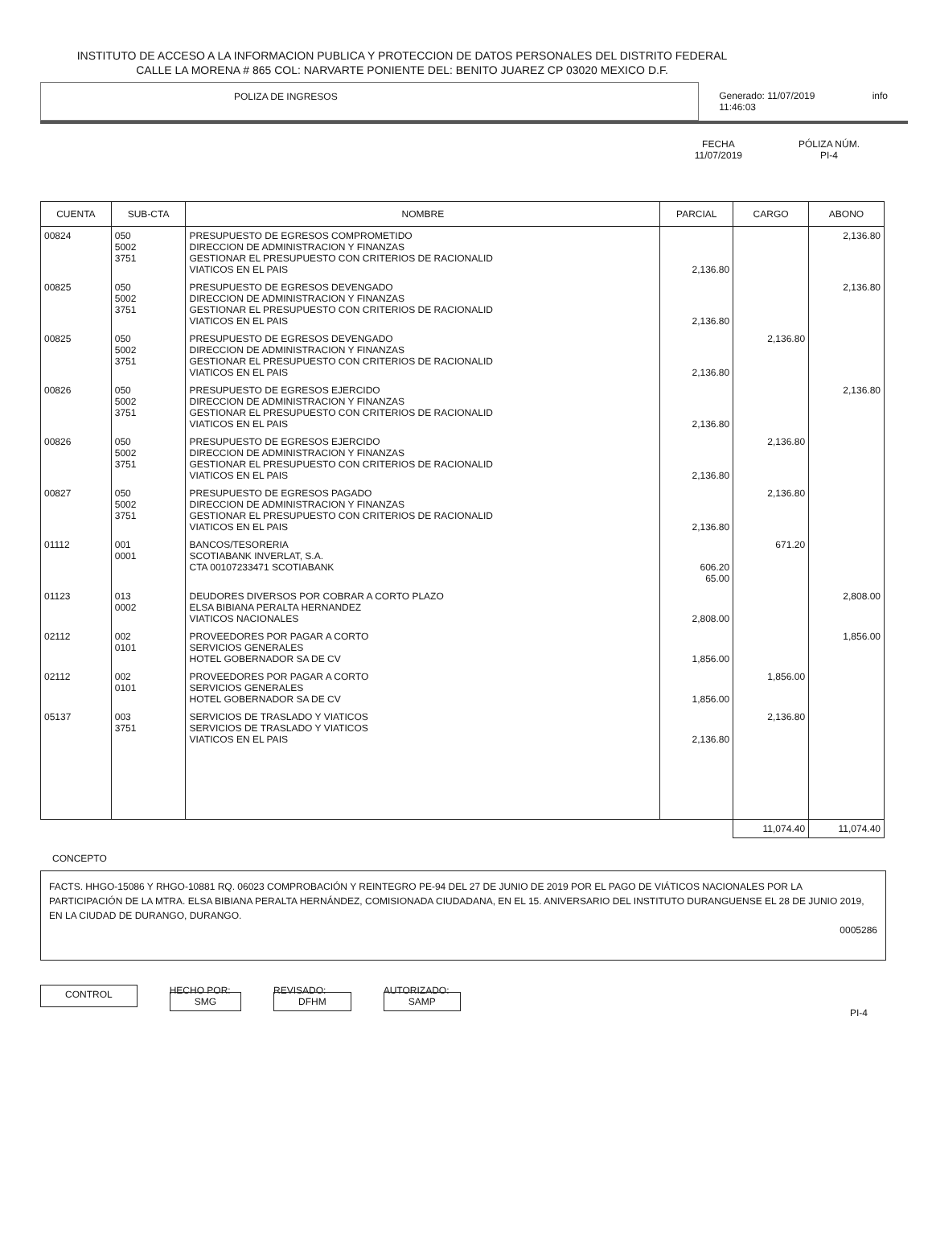INSTITUTO DE ACCESO A LA INFORMACION PUBLICA Y PROTECCION DE DATOS PERSONALES DEL DISTRITO FEDERAL
CALLE LA MORENA # 865 COL: NARVARTE PONIENTE DEL: BENITO JUAREZ CP 03020 MEXICO D.F.
POLIZA DE INGRESOS Generado: 11/07/2019 11:46:03 info
FECHA
11/07/2019
PÓLIZA NÚM.
PI-4
| CUENTA | SUB-CTA | NOMBRE | PARCIAL | CARGO | ABONO |
| --- | --- | --- | --- | --- | --- |
| 00824 | 050 5002 3751 | PRESUPUESTO DE EGRESOS COMPROMETIDO DIRECCION DE ADMINISTRACION Y FINANZAS GESTIONAR EL PRESUPUESTO CON CRITERIOS DE RACIONALID VIATICOS EN EL PAIS | 2,136.80 | | 2,136.80 |
| 00825 | 050 5002 3751 | PRESUPUESTO DE EGRESOS DEVENGADO DIRECCION DE ADMINISTRACION Y FINANZAS GESTIONAR EL PRESUPUESTO CON CRITERIOS DE RACIONALID VIATICOS EN EL PAIS | 2,136.80 | | 2,136.80 |
| 00825 | 050 5002 3751 | PRESUPUESTO DE EGRESOS DEVENGADO DIRECCION DE ADMINISTRACION Y FINANZAS GESTIONAR EL PRESUPUESTO CON CRITERIOS DE RACIONALID VIATICOS EN EL PAIS | 2,136.80 | 2,136.80 | |
| 00826 | 050 5002 3751 | PRESUPUESTO DE EGRESOS EJERCIDO DIRECCION DE ADMINISTRACION Y FINANZAS GESTIONAR EL PRESUPUESTO CON CRITERIOS DE RACIONALID VIATICOS EN EL PAIS | 2,136.80 | | 2,136.80 |
| 00826 | 050 5002 3751 | PRESUPUESTO DE EGRESOS EJERCIDO DIRECCION DE ADMINISTRACION Y FINANZAS GESTIONAR EL PRESUPUESTO CON CRITERIOS DE RACIONALID VIATICOS EN EL PAIS | 2,136.80 | 2,136.80 | |
| 00827 | 050 5002 3751 | PRESUPUESTO DE EGRESOS PAGADO DIRECCION DE ADMINISTRACION Y FINANZAS GESTIONAR EL PRESUPUESTO CON CRITERIOS DE RACIONALID VIATICOS EN EL PAIS | 2,136.80 | 2,136.80 | |
| 01112 | 001 0001 | BANCOS/TESORERIA SCOTIABANK INVERLAT, S.A. CTA 00107233471 SCOTIABANK | 606.20 65.00 | 671.20 | |
| 01123 | 013 0002 | DEUDORES DIVERSOS POR COBRAR A CORTO PLAZO ELSA BIBIANA PERALTA HERNANDEZ VIATICOS NACIONALES | 2,808.00 | | 2,808.00 |
| 02112 | 002 0101 | PROVEEDORES POR PAGAR A CORTO SERVICIOS GENERALES HOTEL GOBERNADOR SA DE CV | 1,856.00 | | 1,856.00 |
| 02112 | 002 0101 | PROVEEDORES POR PAGAR A CORTO SERVICIOS GENERALES HOTEL GOBERNADOR SA DE CV | 1,856.00 | 1,856.00 | |
| 05137 | 003 3751 | SERVICIOS DE TRASLADO Y VIATICOS SERVICIOS DE TRASLADO Y VIATICOS VIATICOS EN EL PAIS | 2,136.80 | 2,136.80 | |
| | | | | 11,074.40 | 11,074.40 |
CONCEPTO
FACTS. HHGO-15086 Y RHGO-10881 RQ. 06023 COMPROBACIÓN Y REINTEGRO PE-94 DEL 27 DE JUNIO DE 2019 POR EL PAGO DE VIÁTICOS NACIONALES POR LA PARTICIPACIÓN DE LA MTRA. ELSA BIBIANA PERALTA HERNÁNDEZ, COMISIONADA CIUDADANA, EN EL 15. ANIVERSARIO DEL INSTITUTO DURANGUENSE EL 28 DE JUNIO 2019, EN LA CIUDAD DE DURANGO, DURANGO.
0005286
CONTROL
HECHO POR:
SMG
REVISADO:
DFHM
AUTORIZADO:
SAMP
PI-4